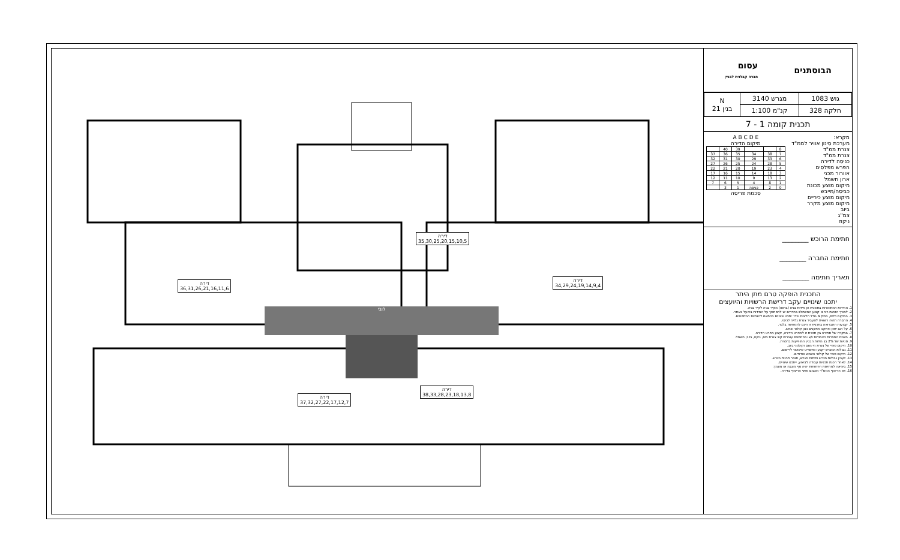דירה
36,31,26,21,16,11,6
דירה
35,30,25,20,15,10,5
דירה
34,29,24,19,14,9,4
דירה
37,32,27,22,17,12,7
דירה
38,33,28,23,18,13,8
לובי
הבוסתנים עסום
חברה קבלנית לבניין
| גוש 1083 | מגרש 3140 | N בנין 21 |
| חלקה 328 | קנ"מ 1:100 | |
תכנית קומה 1 - 7
מקרא:
מערכת סינון אוויר לממ"ד
צנרת ממ"ד
צנרת ממ"ד
כניסה לדירה
הפרש מפלסים
אוורור מכני
ארון חשמל
מיקום מוצע מכונת כביסה/מייבש
מיקום מוצע כיריים
מיקום מוצע מקרר
ביוב
צמ"ג
ניקוז
A B C D E
מיקום הדירה
| 8 | | | 39 | 40 | |
| 7 | 38 | 34 | 35 | 36 | 37 |
| 6 | 33 | 29 | 30 | 31 | 32 |
| 5 | 28 | 24 | 25 | 26 | 27 |
| 4 | 23 | 19 | 20 | 21 | 22 |
| 3 | 18 | 14 | 15 | 16 | 17 |
| 2 | 13 | 9 | 10 | 11 | 12 |
| 1 | 8 | 4 | 5 | 6 | 7 |
| 0 | 2 | כניסה | 1 | 3 | |
סכמת פריסה
חתימת הרוכש ________
חתימת החברה ________
תאריך חתימה ________
התכנית הופקה טרם מתן היתר
יתכנו שינויים עקב דרישת הרשויות והיועצים
1. המידות המתוארות בתוכנית הן מידות בניה (ברוטו) מקיר בניה לקיר בניה.
2. לצורך הזמנת ריהוט קבוע המשתלב בחדרים יש להסתמך על המידות בפועל באתר.
3. במיקום כלים, במיקום גודל חלונות וכדו' יתכנו שינויים בהתאם להנחיות המתכננים.
4. החברה תהיה רשאית להעביר צנרת גלויה לכיבוי.
5. קבועות התברואה בתכנית זו הינם להמחשה בלבד.
6. על הגג יתכן ויותקנו מתקנים כגון קולטי שמש.
7. במקרה של סתירה בין תכנית זו למפרט הדירה, יקבע מפרט הדירה.
8. בשטח החצרות הצמודות ו/או במחסנים עוברים קווי צנרת מים, ניקוז, ביוב, חשמל.
9. סטיות של 2% בין מידות הבניין המופיעות בתכנית.
10. מיקום סופי של צנרת מי גשם וקולטני ביוב.
11. גבולות המגרש יקבעו כתשריט שיאושר לרישום.
12. מיקום סופי של קולטי השמש והדודים.
13. לעניין גבולות מגרש ופיתוח מגרש, תגבר תכנית מגרש.
14. לאחר הכנת תכניות עבודה לביצוע, ייתכנו שינויים.
15. ביציאה למרפסת הפתוחות יהיה סף מוגבה או מונמך.
16. פני הריצוף הממ"ד מוגבים מפני הריצוף בדירה.